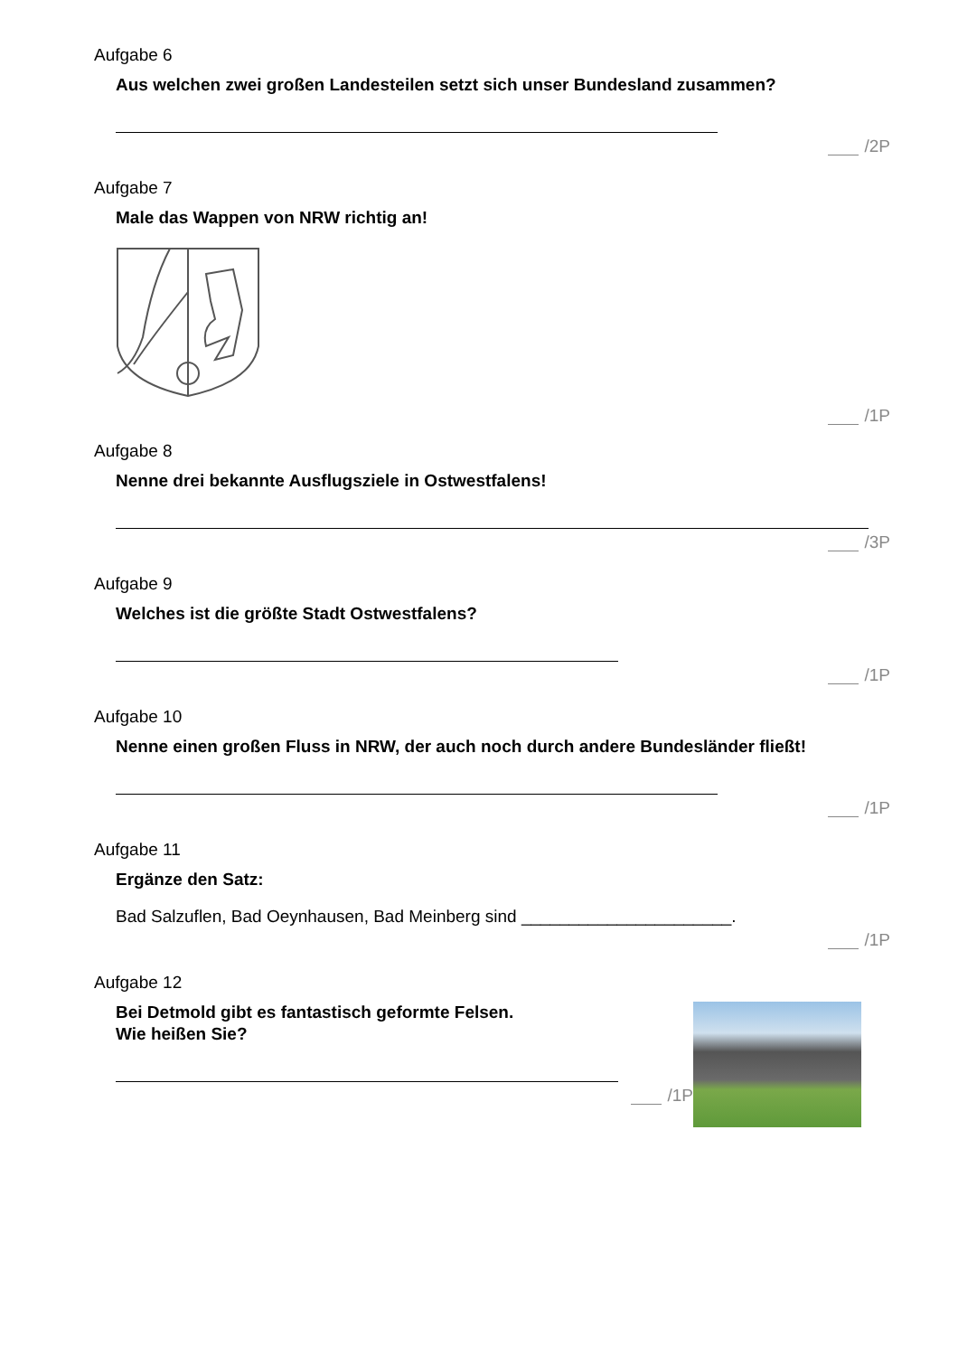Aufgabe 6
Aus welchen zwei großen Landesteilen setzt sich unser Bundesland zusammen?
/2P
Aufgabe 7
Male das Wappen von NRW richtig an!
/1P
Aufgabe 8
Nenne drei bekannte Ausflugsziele in Ostwestfalens!
/3P
Aufgabe 9
Welches ist die größte Stadt Ostwestfalens?
/1P
Aufgabe 10
Nenne einen großen Fluss in NRW, der auch noch durch andere Bundesländer fließt!
/1P
Aufgabe 11
Ergänze den Satz:
Bad Salzuflen, Bad Oeynhausen, Bad Meinberg sind ______________________.
/1P
Aufgabe 12
Bei Detmold gibt es fantastisch geformte Felsen.
Wie heißen Sie?
/1P